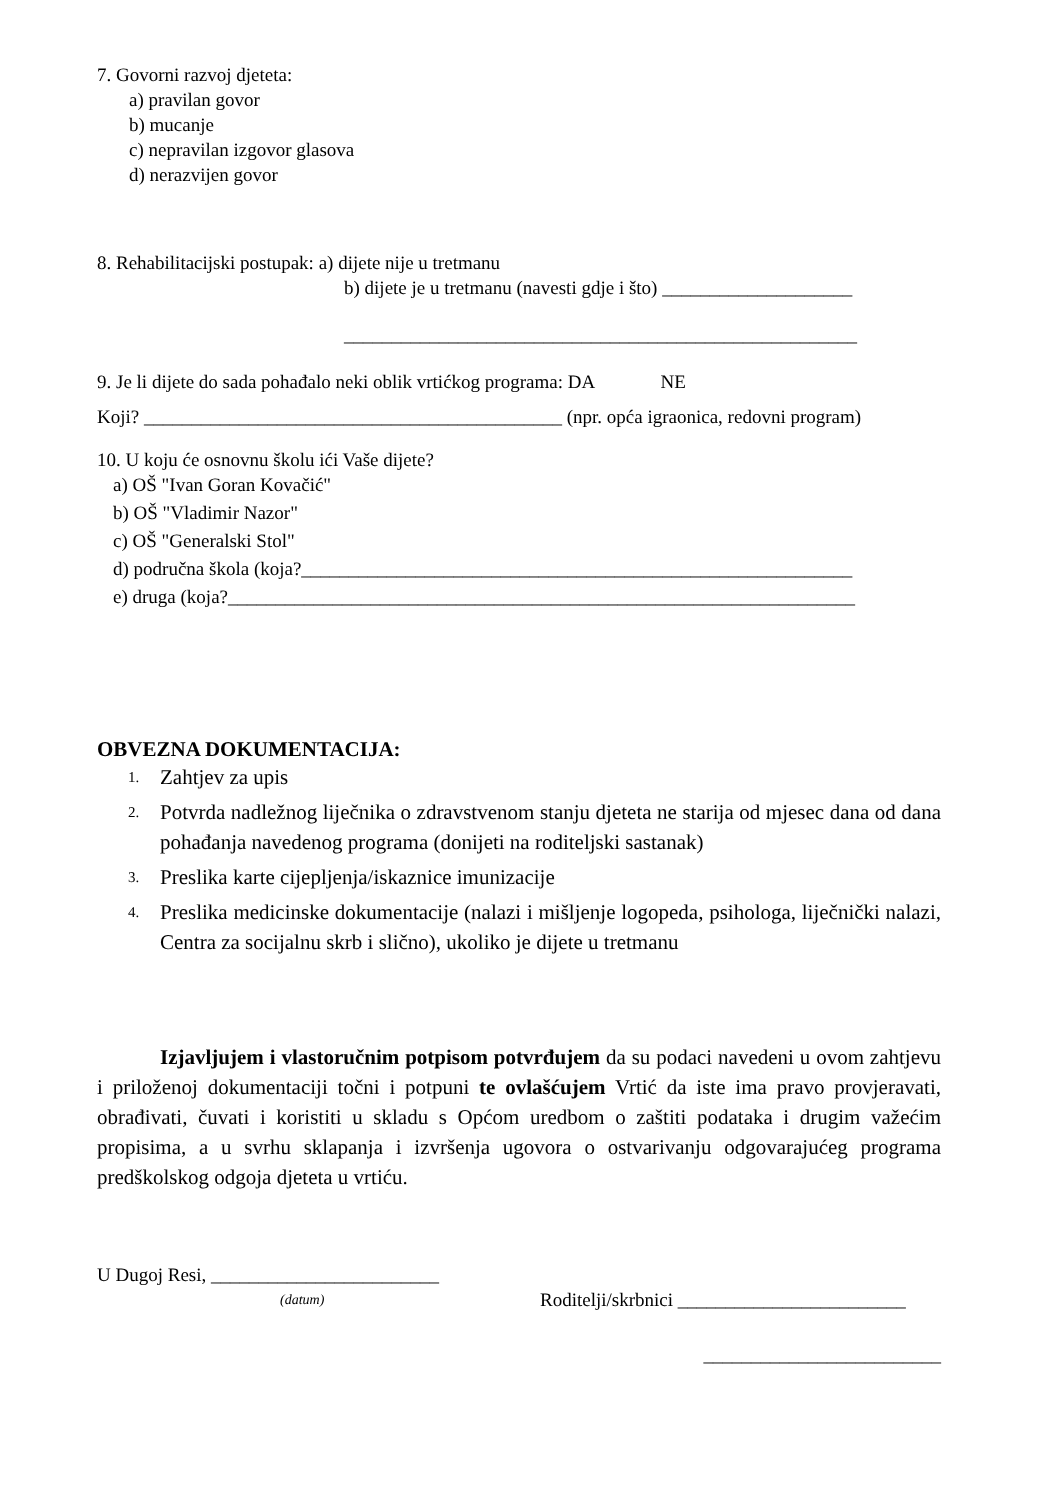7. Govorni razvoj djeteta:
a) pravilan govor
b) mucanje
c) nepravilan izgovor glasova
d) nerazvijen govor
8. Rehabilitacijski postupak: a) dijete nije u tretmanu
b) dijete je u tretmanu (navesti gdje i što) ____________________
______________________________________________________
9. Je li dijete do sada pohađalo neki oblik vrtićkog programa: DA NE
Koji? ____________________________________________ (npr. opća igraonica, redovni program)
10. U koju će osnovnu školu ići Vaše dijete?
a) OŠ "Ivan Goran Kovačić"
b) OŠ "Vladimir Nazor"
c) OŠ "Generalski Stol"
d) područna škola (koja?__________________________________________________________
e) druga (koja?__________________________________________________________________
OBVEZNA DOKUMENTACIJA:
1. Zahtjev za upis
2. Potvrda nadležnog liječnika o zdravstvenom stanju djeteta ne starija od mjesec dana od dana pohađanja navedenog programa (donijeti na roditeljski sastanak)
3. Preslika karte cijepljenja/iskaznice imunizacije
4. Preslika medicinske dokumentacije (nalazi i mišljenje logopeda, psihologa, liječnički nalazi, Centra za socijalnu skrb i slično), ukoliko je dijete u tretmanu
Izjavljujem i vlastoručnim potpisom potvrđujem da su podaci navedeni u ovom zahtjevu i priloženoj dokumentaciji točni i potpuni te ovlašćujem Vrtić da iste ima pravo provjeravati, obrađivati, čuvati i koristiti u skladu s Općom uredbom o zaštiti podataka i drugim važećim propisima, a u svrhu sklapanja i izvršenja ugovora o ostvarivanju odgovarajućeg programa predškolskog odgoja djeteta u vrtiću.
U Dugoj Resi, ________________________
(datum) Roditelji/skrbnici ________________________
_________________________